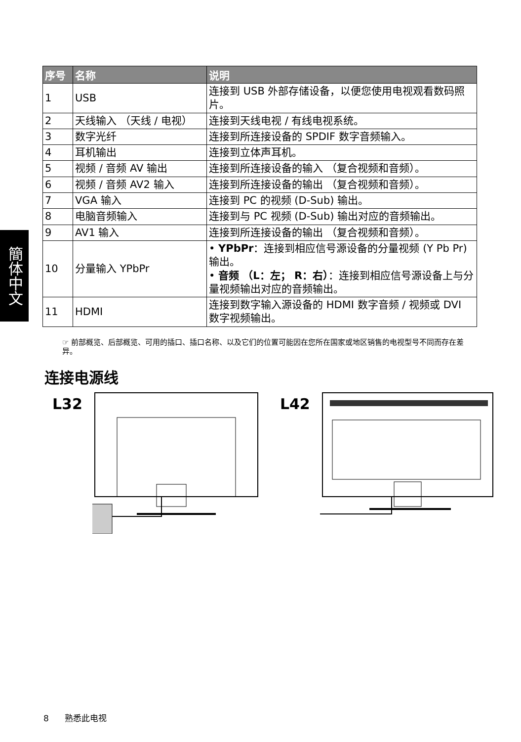簡体中文
| 序号 | 名称 | 说明 |
| --- | --- | --- |
| 1 | USB | 连接到 USB 外部存储设备，以便您使用电视观看数码照片。 |
| 2 | 天线输入 （天线 / 电视） | 连接到天线电视 / 有线电视系统。 |
| 3 | 数字光纤 | 连接到所连接设备的 SPDIF 数字音频输入。 |
| 4 | 耳机输出 | 连接到立体声耳机。 |
| 5 | 视频 / 音频 AV 输出 | 连接到所连接设备的输入 （复合视频和音频）。 |
| 6 | 视频 / 音频 AV2 输入 | 连接到所连接设备的输出 （复合视频和音频）。 |
| 7 | VGA 输入 | 连接到 PC 的视频 (D-Sub) 输出。 |
| 8 | 电脑音频输入 | 连接到与 PC 视频 (D-Sub) 输出对应的音频输出。 |
| 9 | AV1 输入 | 连接到所连接设备的输出 （复合视频和音频）。 |
| 10 | 分量输入 YPbPr | • YPbPr ：连接到相应信号源设备的分量视频 (Y Pb Pr) 输出。 • 音频 （L：左； R：右） ：连接到相应信号源设备上与分量视频输出对应的音频输出。 |
| 11 | HDMI | 连接到数字输入源设备的 HDMI 数字音频 / 视频或 DVI 数字视频输出。 |
☞ 前部概览、后部概览、可用的插口、插口名称、以及它们的位置可能因在您所在国家或地区销售的电视型号不同而存在差异。
连接电源线
L32 L42
8 熟悉此电视